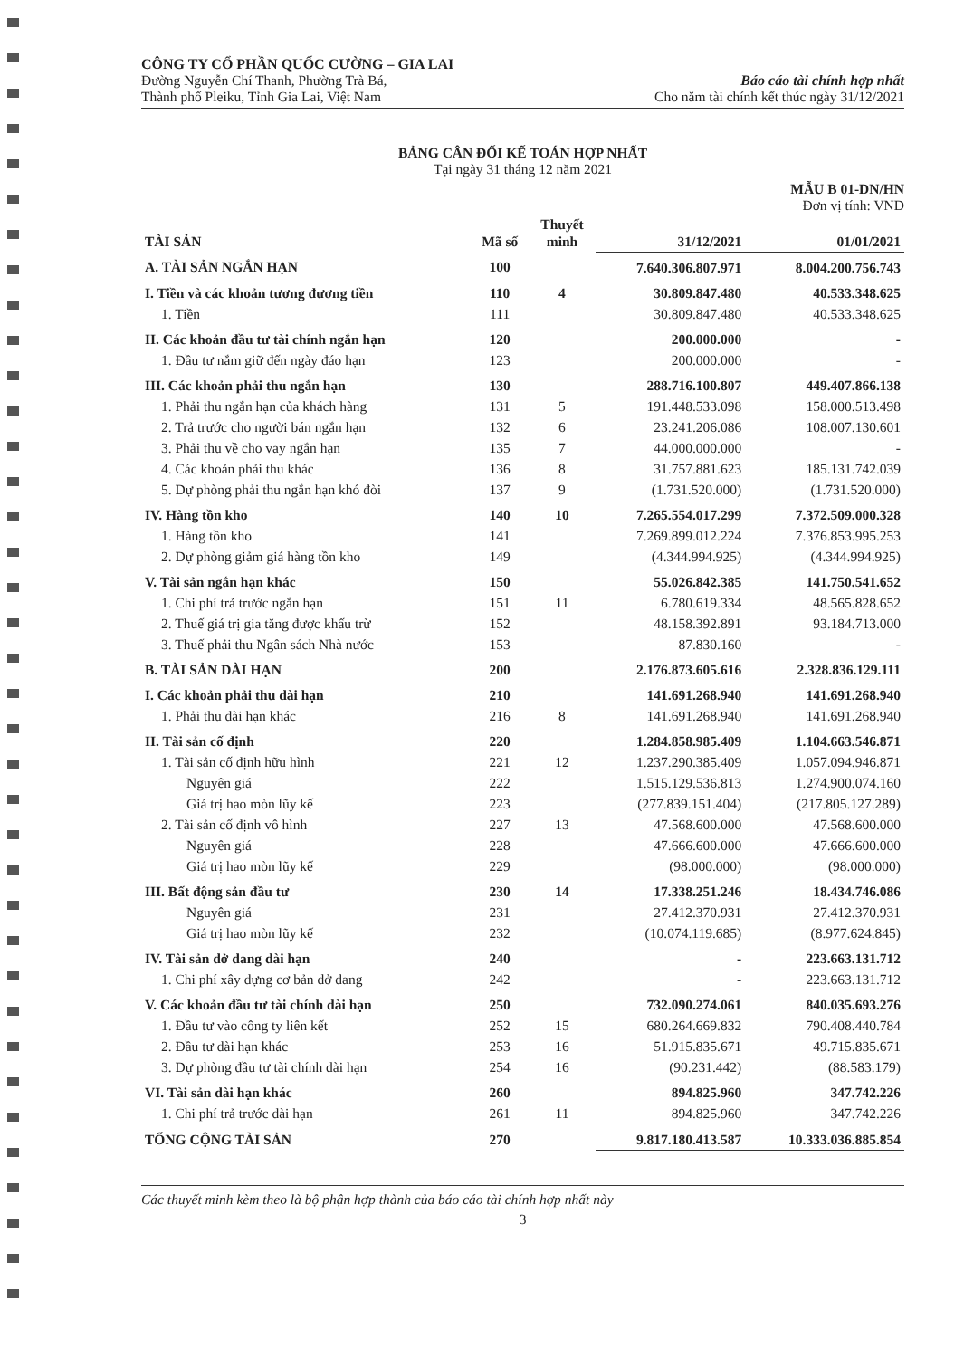CÔNG TY CỔ PHẦN QUỐC CƯỜNG – GIA LAI
Đường Nguyễn Chí Thanh, Phường Trà Bá,
Thành phố Pleiku, Tỉnh Gia Lai, Việt Nam
Báo cáo tài chính hợp nhất
Cho năm tài chính kết thúc ngày 31/12/2021
BẢNG CÂN ĐỐI KẾ TOÁN HỢP NHẤT
Tại ngày 31 tháng 12 năm 2021
MẪU B 01-DN/HN
Đơn vị tính: VND
| TÀI SẢN | Mã số | Thuyết minh | 31/12/2021 | 01/01/2021 |
| --- | --- | --- | --- | --- |
| A. TÀI SẢN NGẮN HẠN | 100 | | 7.640.306.807.971 | 8.004.200.756.743 |
| I. Tiền và các khoản tương đương tiền | 110 | 4 | 30.809.847.480 | 40.533.348.625 |
| 1. Tiền | 111 | | 30.809.847.480 | 40.533.348.625 |
| II. Các khoản đầu tư tài chính ngắn hạn | 120 | | 200.000.000 | - |
| 1. Đầu tư nắm giữ đến ngày đáo hạn | 123 | | 200.000.000 | - |
| III. Các khoản phải thu ngắn hạn | 130 | | 288.716.100.807 | 449.407.866.138 |
| 1. Phải thu ngắn hạn của khách hàng | 131 | 5 | 191.448.533.098 | 158.000.513.498 |
| 2. Trả trước cho người bán ngắn hạn | 132 | 6 | 23.241.206.086 | 108.007.130.601 |
| 3. Phải thu về cho vay ngắn hạn | 135 | 7 | 44.000.000.000 | - |
| 4. Các khoản phải thu khác | 136 | 8 | 31.757.881.623 | 185.131.742.039 |
| 5. Dự phòng phải thu ngắn hạn khó đòi | 137 | 9 | (1.731.520.000) | (1.731.520.000) |
| IV. Hàng tồn kho | 140 | 10 | 7.265.554.017.299 | 7.372.509.000.328 |
| 1. Hàng tồn kho | 141 | | 7.269.899.012.224 | 7.376.853.995.253 |
| 2. Dự phòng giảm giá hàng tồn kho | 149 | | (4.344.994.925) | (4.344.994.925) |
| V. Tài sản ngắn hạn khác | 150 | | 55.026.842.385 | 141.750.541.652 |
| 1. Chi phí trả trước ngắn hạn | 151 | 11 | 6.780.619.334 | 48.565.828.652 |
| 2. Thuế giá trị gia tăng được khấu trừ | 152 | | 48.158.392.891 | 93.184.713.000 |
| 3. Thuế phải thu Ngân sách Nhà nước | 153 | | 87.830.160 | - |
| B. TÀI SẢN DÀI HẠN | 200 | | 2.176.873.605.616 | 2.328.836.129.111 |
| I. Các khoản phải thu dài hạn | 210 | | 141.691.268.940 | 141.691.268.940 |
| 1. Phải thu dài hạn khác | 216 | 8 | 141.691.268.940 | 141.691.268.940 |
| II. Tài sản cố định | 220 | | 1.284.858.985.409 | 1.104.663.546.871 |
| 1. Tài sản cố định hữu hình | 221 | 12 | 1.237.290.385.409 | 1.057.094.946.871 |
| Nguyên giá | 222 | | 1.515.129.536.813 | 1.274.900.074.160 |
| Giá trị hao mòn lũy kế | 223 | | (277.839.151.404) | (217.805.127.289) |
| 2. Tài sản cố định vô hình | 227 | 13 | 47.568.600.000 | 47.568.600.000 |
| Nguyên giá | 228 | | 47.666.600.000 | 47.666.600.000 |
| Giá trị hao mòn lũy kế | 229 | | (98.000.000) | (98.000.000) |
| III. Bất động sản đầu tư | 230 | 14 | 17.338.251.246 | 18.434.746.086 |
| Nguyên giá | 231 | | 27.412.370.931 | 27.412.370.931 |
| Giá trị hao mòn lũy kế | 232 | | (10.074.119.685) | (8.977.624.845) |
| IV. Tài sản dở dang dài hạn | 240 | | - | 223.663.131.712 |
| 1. Chi phí xây dựng cơ bản dở dang | 242 | | - | 223.663.131.712 |
| V. Các khoản đầu tư tài chính dài hạn | 250 | | 732.090.274.061 | 840.035.693.276 |
| 1. Đầu tư vào công ty liên kết | 252 | 15 | 680.264.669.832 | 790.408.440.784 |
| 2. Đầu tư dài hạn khác | 253 | 16 | 51.915.835.671 | 49.715.835.671 |
| 3. Dự phòng đầu tư tài chính dài hạn | 254 | 16 | (90.231.442) | (88.583.179) |
| VI. Tài sản dài hạn khác | 260 | | 894.825.960 | 347.742.226 |
| 1. Chi phí trả trước dài hạn | 261 | 11 | 894.825.960 | 347.742.226 |
| TỔNG CỘNG TÀI SẢN | 270 | | 9.817.180.413.587 | 10.333.036.885.854 |
Các thuyết minh kèm theo là bộ phận hợp thành của báo cáo tài chính hợp nhất này
3